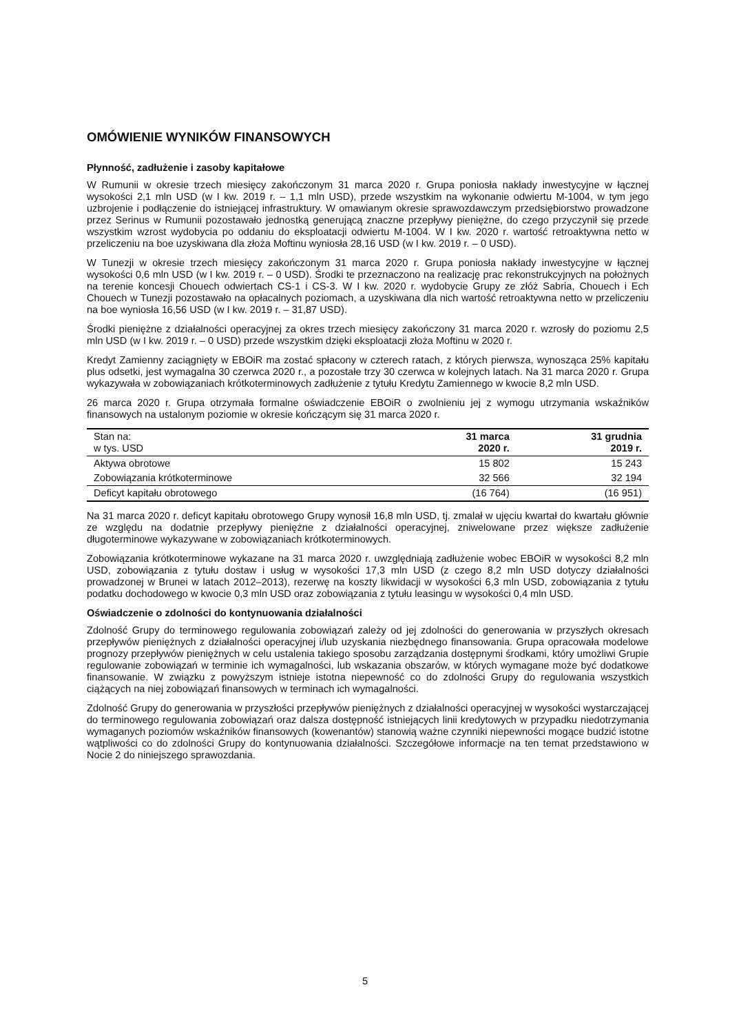OMÓWIENIE WYNIKÓW FINANSOWYCH
Płynność, zadłużenie i zasoby kapitałowe
W Rumunii w okresie trzech miesięcy zakończonym 31 marca 2020 r. Grupa poniosła nakłady inwestycyjne w łącznej wysokości 2,1 mln USD (w I kw. 2019 r. – 1,1 mln USD), przede wszystkim na wykonanie odwiertu M-1004, w tym jego uzbrojenie i podłączenie do istniejącej infrastruktury. W omawianym okresie sprawozdawczym przedsiębiorstwo prowadzone przez Serinus w Rumunii pozostawało jednostką generującą znaczne przepływy pieniężne, do czego przyczynił się przede wszystkim wzrost wydobycia po oddaniu do eksploatacji odwiertu M-1004. W I kw. 2020 r. wartość retroaktywna netto w przeliczeniu na boe uzyskiwana dla złoża Moftinu wyniosła 28,16 USD (w I kw. 2019 r. – 0 USD).
W Tunezji w okresie trzech miesięcy zakończonym 31 marca 2020 r. Grupa poniosła nakłady inwestycyjne w łącznej wysokości 0,6 mln USD (w I kw. 2019 r. – 0 USD). Środki te przeznaczono na realizację prac rekonstrukcyjnych na położnych na terenie koncesji Chouech odwiertach CS-1 i CS-3. W I kw. 2020 r. wydobycie Grupy ze złóż Sabria, Chouech i Ech Chouech w Tunezji pozostawało na opłacalnych poziomach, a uzyskiwana dla nich wartość retroaktywna netto w przeliczeniu na boe wyniosła 16,56 USD (w I kw. 2019 r. – 31,87 USD).
Środki pieniężne z działalności operacyjnej za okres trzech miesięcy zakończony 31 marca 2020 r. wzrosły do poziomu 2,5 mln USD (w I kw. 2019 r. – 0 USD) przede wszystkim dzięki eksploatacji złoża Moftinu w 2020 r.
Kredyt Zamienny zaciągnięty w EBOiR ma zostać spłacony w czterech ratach, z których pierwsza, wynosząca 25% kapitału plus odsetki, jest wymagalna 30 czerwca 2020 r., a pozostałe trzy 30 czerwca w kolejnych latach. Na 31 marca 2020 r. Grupa wykazywała w zobowiązaniach krótkoterminowych zadłużenie z tytułu Kredytu Zamiennego w kwocie 8,2 mln USD.
26 marca 2020 r. Grupa otrzymała formalne oświadczenie EBOiR o zwolnieniu jej z wymogu utrzymania wskaźników finansowych na ustalonym poziomie w okresie kończącym się 31 marca 2020 r.
| Stan na: w tys. USD | 31 marca 2020 r. | 31 grudnia 2019 r. |
| Aktywa obrotowe | 15 802 | 15 243 |
| Zobowiązania krótkoterminowe | 32 566 | 32 194 |
| Deficyt kapitału obrotowego | (16 764) | (16 951) |
Na 31 marca 2020 r. deficyt kapitału obrotowego Grupy wynosił 16,8 mln USD, tj. zmalał w ujęciu kwartał do kwartału głównie ze względu na dodatnie przepływy pieniężne z działalności operacyjnej, zniwelowane przez większe zadłużenie długoterminowe wykazywane w zobowiązaniach krótkoterminowych.
Zobowiązania krótkoterminowe wykazane na 31 marca 2020 r. uwzględniają zadłużenie wobec EBOiR w wysokości 8,2 mln USD, zobowiązania z tytułu dostaw i usług w wysokości 17,3 mln USD (z czego 8,2 mln USD dotyczy działalności prowadzonej w Brunei w latach 2012–2013), rezerwę na koszty likwidacji w wysokości 6,3 mln USD, zobowiązania z tytułu podatku dochodowego w kwocie 0,3 mln USD oraz zobowiązania z tytułu leasingu w wysokości 0,4 mln USD.
Oświadczenie o zdolności do kontynuowania działalności
Zdolność Grupy do terminowego regulowania zobowiązań zależy od jej zdolności do generowania w przyszłych okresach przepływów pieniężnych z działalności operacyjnej i/lub uzyskania niezbędnego finansowania. Grupa opracowała modelowe prognozy przepływów pieniężnych w celu ustalenia takiego sposobu zarządzania dostępnymi środkami, który umożliwi Grupie regulowanie zobowiązań w terminie ich wymagalności, lub wskazania obszarów, w których wymagane może być dodatkowe finansowanie. W związku z powyższym istnieje istotna niepewność co do zdolności Grupy do regulowania wszystkich ciążących na niej zobowiązań finansowych w terminach ich wymagalności.
Zdolność Grupy do generowania w przyszłości przepływów pieniężnych z działalności operacyjnej w wysokości wystarczającej do terminowego regulowania zobowiązań oraz dalsza dostępność istniejących linii kredytowych w przypadku niedotrzymania wymaganych poziomów wskaźników finansowych (kowenantów) stanowią ważne czynniki niepewności mogące budzić istotne wątpliwości co do zdolności Grupy do kontynuowania działalności. Szczegółowe informacje na ten temat przedstawiono w Nocie 2 do niniejszego sprawozdania.
5